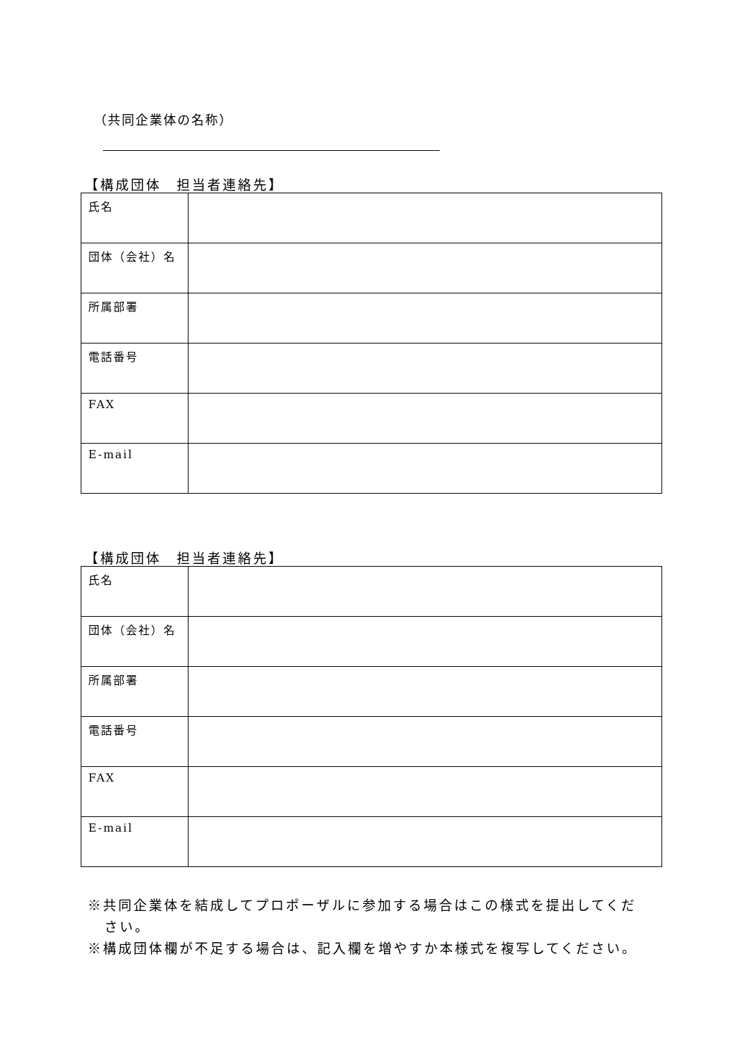（共同企業体の名称）
【構成団体　担当者連絡先】
| 氏名 | |
| 団体（会社）名 | |
| 所属部署 | |
| 電話番号 | |
| FAX | |
| E-mail | |
【構成団体　担当者連絡先】
| 氏名 | |
| 団体（会社）名 | |
| 所属部署 | |
| 電話番号 | |
| FAX | |
| E-mail | |
※共同企業体を結成してプロポーザルに参加する場合はこの様式を提出してください。
※構成団体欄が不足する場合は、記入欄を増やすか本様式を複写してください。